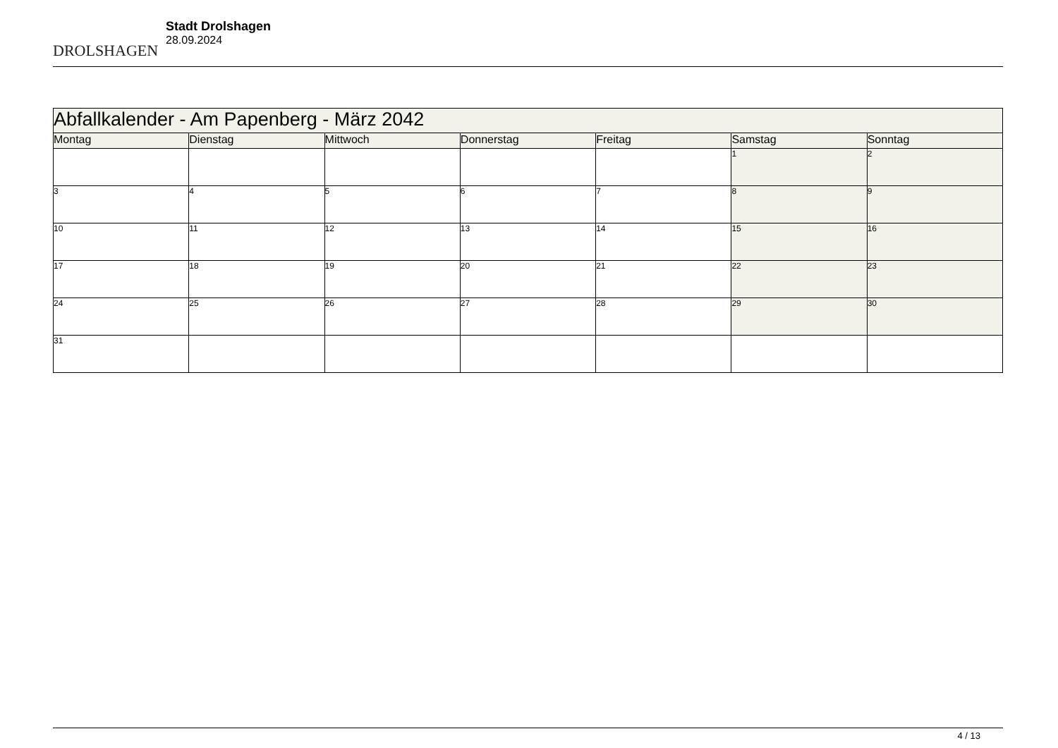DROLSHAGEN
Stadt Drolshagen
28.09.2024
| Abfallkalender - Am Papenberg - März 2042 | | | | | | |
| --- | --- | --- | --- | --- | --- | --- |
| Montag | Dienstag | Mittwoch | Donnerstag | Freitag | Samstag | Sonntag |
| | | | | | 1 | 2 |
| 3 | 4 | 5 | 6 | 7 | 8 | 9 |
| 10 | 11 | 12 | 13 | 14 | 15 | 16 |
| 17 | 18 | 19 | 20 | 21 | 22 | 23 |
| 24 | 25 | 26 | 27 | 28 | 29 | 30 |
| 31 | | | | | | |
4 / 13